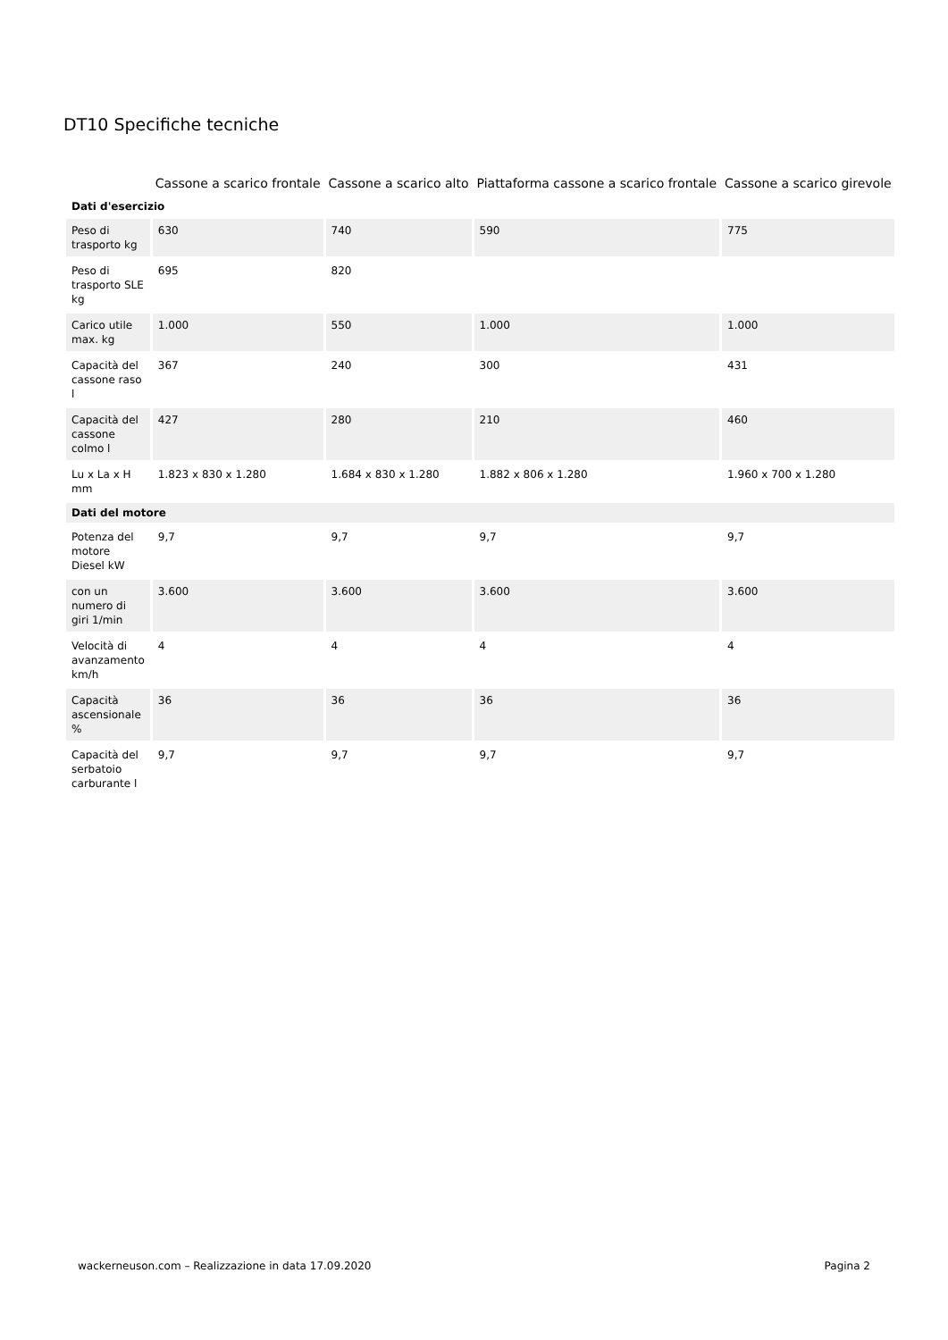DT10 Specifiche tecniche
| | Cassone a scarico frontale | Cassone a scarico alto | Piattaforma cassone a scarico frontale | Cassone a scarico girevole |
| --- | --- | --- | --- | --- |
| Dati d'esercizio | | | | |
| Peso di trasporto kg | 630 | 740 | 590 | 775 |
| Peso di trasporto SLE kg | 695 | 820 | | |
| Carico utile max. kg | 1.000 | 550 | 1.000 | 1.000 |
| Capacità del cassone raso l | 367 | 240 | 300 | 431 |
| Capacità del cassone colmo l | 427 | 280 | 210 | 460 |
| Lu x La x H mm | 1.823 x 830 x 1.280 | 1.684 x 830 x 1.280 | 1.882 x 806 x 1.280 | 1.960 x 700 x 1.280 |
| Dati del motore | | | | |
| Potenza del motore Diesel kW | 9,7 | 9,7 | 9,7 | 9,7 |
| con un numero di giri 1/min | 3.600 | 3.600 | 3.600 | 3.600 |
| Velocità di avanzamento km/h | 4 | 4 | 4 | 4 |
| Capacità ascensionale % | 36 | 36 | 36 | 36 |
| Capacità del serbatoio carburante l | 9,7 | 9,7 | 9,7 | 9,7 |
wackerneuson.com – Realizzazione in data 17.09.2020 Pagina 2